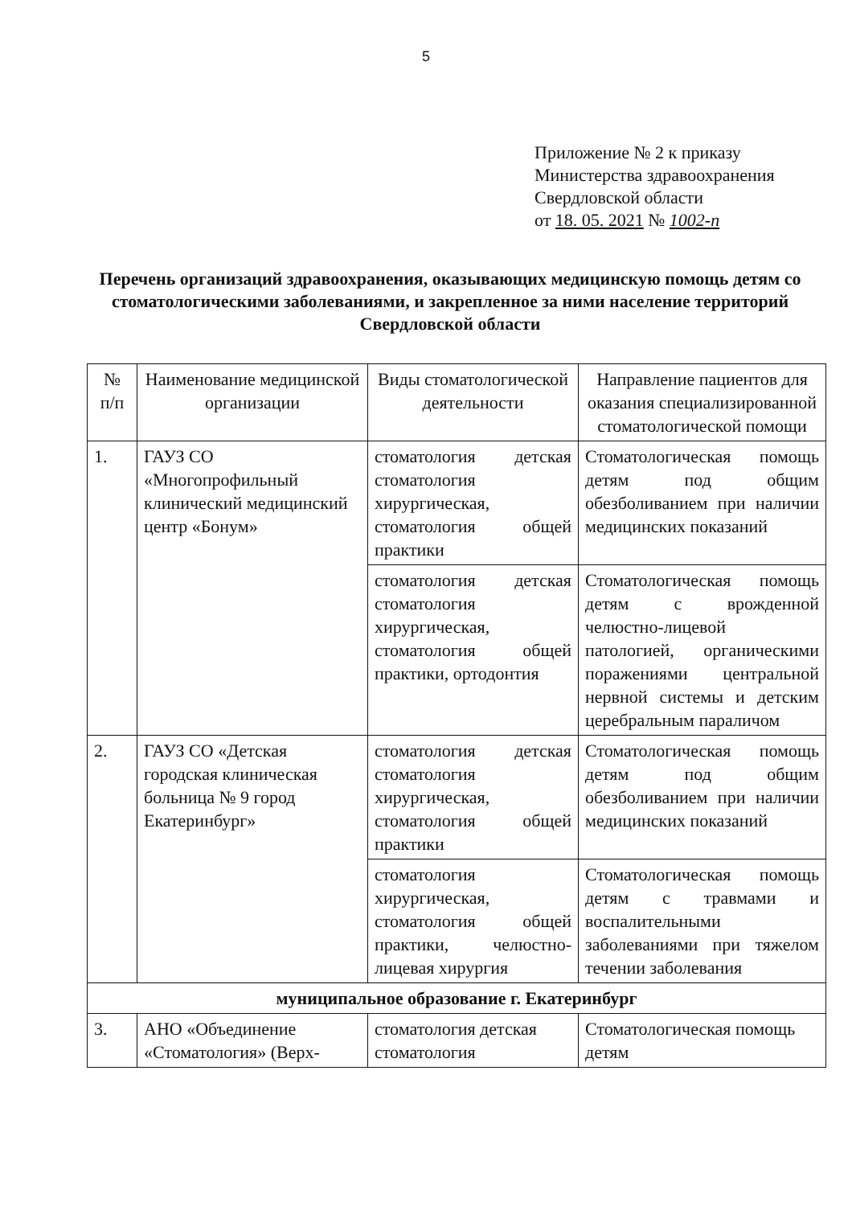5
Приложение № 2 к приказу
Министерства здравоохранения
Свердловской области
от 18. 05. 2021 № 1002-п
Перечень организаций здравоохранения, оказывающих медицинскую помощь детям со стоматологическими заболеваниями, и закрепленное за ними население территорий Свердловской области
| № п/п | Наименование медицинской организации | Виды стоматологической деятельности | Направление пациентов для оказания специализированной стоматологической помощи |
| --- | --- | --- | --- |
| 1. | ГАУЗ СО «Многопрофильный клинический медицинский центр «Бонум» | стоматология детская стоматология хирургическая, стоматология общей практики | Стоматологическая помощь детям под общим обезболиванием при наличии медицинских показаний |
| | | стоматология детская стоматология хирургическая, стоматология общей практики, ортодонтия | Стоматологическая помощь детям с врожденной челюстно-лицевой патологией, органическими поражениями центральной нервной системы и детским церебральным параличом |
| 2. | ГАУЗ СО «Детская городская клиническая больница № 9 город Екатеринбург» | стоматология детская стоматология хирургическая, стоматология общей практики | Стоматологическая помощь детям под общим обезболиванием при наличии медицинских показаний |
| | | стоматология хирургическая, стоматология общей практики, челюстно-лицевая хирургия | Стоматологическая помощь детям с травмами и воспалительными заболеваниями при тяжелом течении заболевания |
| муниципальное образование г. Екатеринбург | | | |
| 3. | АНО «Объединение «Стоматология» (Верх- | стоматология детская стоматология | Стоматологическая помощь детям |